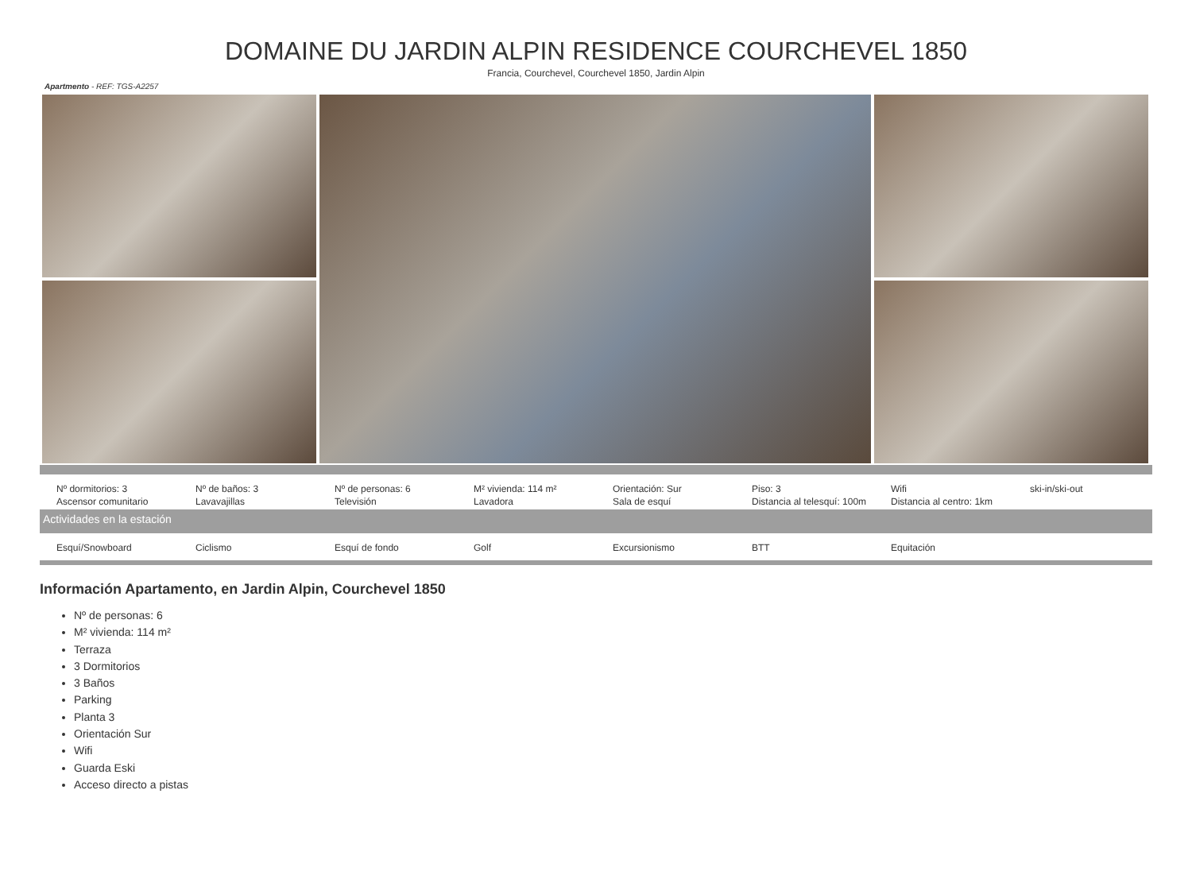DOMAINE DU JARDIN ALPIN RESIDENCE COURCHEVEL 1850
Francia, Courchevel, Courchevel 1850, Jardin Alpin
Apartmento - REF: TGS-A2257
| Nº dormitorios: 3 | Nº de baños: 3 | Nº de personas: 6 | M² vivienda: 114 m² | Orientación: Sur | Piso: 3 | Wifi | ski-in/ski-out |
| Ascensor comunitario | Lavavajillas | Televisión | Lavadora | Sala de esquí | Distancia al telesquí: 100m | Distancia al centro: 1km | |
Actividades en la estación
| Esquí/Snowboard | Ciclismo | Esquí de fondo | Golf | Excursionismo | BTT | Equitación | |
Información Apartamento, en Jardin Alpin, Courchevel 1850
Nº de personas: 6
M² vivienda: 114 m²
Terraza
3 Dormitorios
3 Baños
Parking
Planta 3
Orientación Sur
Wifi
Guarda Eski
Acceso directo a pistas